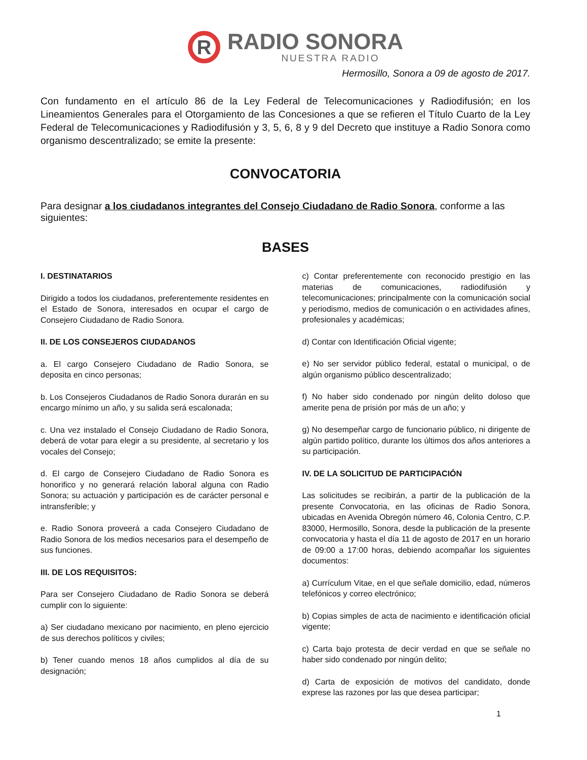R
RADIO SONORA
NUESTRA RADIO
Hermosillo, Sonora a 09 de agosto de 2017.
Con fundamento en el artículo 86 de la Ley Federal de Telecomunicaciones y Radiodifusión; en los Lineamientos Generales para el Otorgamiento de las Concesiones a que se refieren el Título Cuarto de la Ley Federal de Telecomunicaciones y Radiodifusión y 3, 5, 6, 8 y 9 del Decreto que instituye a Radio Sonora como organismo descentralizado; se emite la presente:
CONVOCATORIA
Para designar a los ciudadanos integrantes del Consejo Ciudadano de Radio Sonora, conforme a las siguientes:
BASES
I. DESTINATARIOS
Dirigido a todos los ciudadanos, preferentemente residentes en el Estado de Sonora, interesados en ocupar el cargo de Consejero Ciudadano de Radio Sonora.
II. DE LOS CONSEJEROS CIUDADANOS
a. El cargo Consejero Ciudadano de Radio Sonora, se deposita en cinco personas;
b. Los Consejeros Ciudadanos de Radio Sonora durarán en su encargo mínimo un año, y su salida será escalonada;
c. Una vez instalado el Consejo Ciudadano de Radio Sonora, deberá de votar para elegir a su presidente, al secretario y los vocales del Consejo;
d. El cargo de Consejero Ciudadano de Radio Sonora es honorifico y no generará relación laboral alguna con Radio Sonora; su actuación y participación es de carácter personal e intransferible; y
e. Radio Sonora proveerá a cada Consejero Ciudadano de Radio Sonora de los medios necesarios para el desempeño de sus funciones.
III. DE LOS REQUISITOS:
Para ser Consejero Ciudadano de Radio Sonora se deberá cumplir con lo siguiente:
a) Ser ciudadano mexicano por nacimiento, en pleno ejercicio de sus derechos políticos y civiles;
b) Tener cuando menos 18 años cumplidos al día de su designación;
c) Contar preferentemente con reconocido prestigio en las materias de comunicaciones, radiodifusión y telecomunicaciones; principalmente con la comunicación social y periodismo, medios de comunicación o en actividades afines, profesionales y académicas;
d) Contar con Identificación Oficial vigente;
e) No ser servidor público federal, estatal o municipal, o de algún organismo público descentralizado;
f) No haber sido condenado por ningún delito doloso que amerite pena de prisión por más de un año; y
g) No desempeñar cargo de funcionario público, ni dirigente de algún partido político, durante los últimos dos años anteriores a su participación.
IV. DE LA SOLICITUD DE PARTICIPACIÓN
Las solicitudes se recibirán, a partir de la publicación de la presente Convocatoria, en las oficinas de Radio Sonora, ubicadas en Avenida Obregón número 46, Colonia Centro, C.P. 83000, Hermosillo, Sonora, desde la publicación de la presente convocatoria y hasta el día 11 de agosto de 2017 en un horario de 09:00 a 17:00 horas, debiendo acompañar los siguientes documentos:
a) Currículum Vitae, en el que señale domicilio, edad, números telefónicos y correo electrónico;
b) Copias simples de acta de nacimiento e identificación oficial vigente;
c) Carta bajo protesta de decir verdad en que se señale no haber sido condenado por ningún delito;
d) Carta de exposición de motivos del candidato, donde exprese las razones por las que desea participar;
1